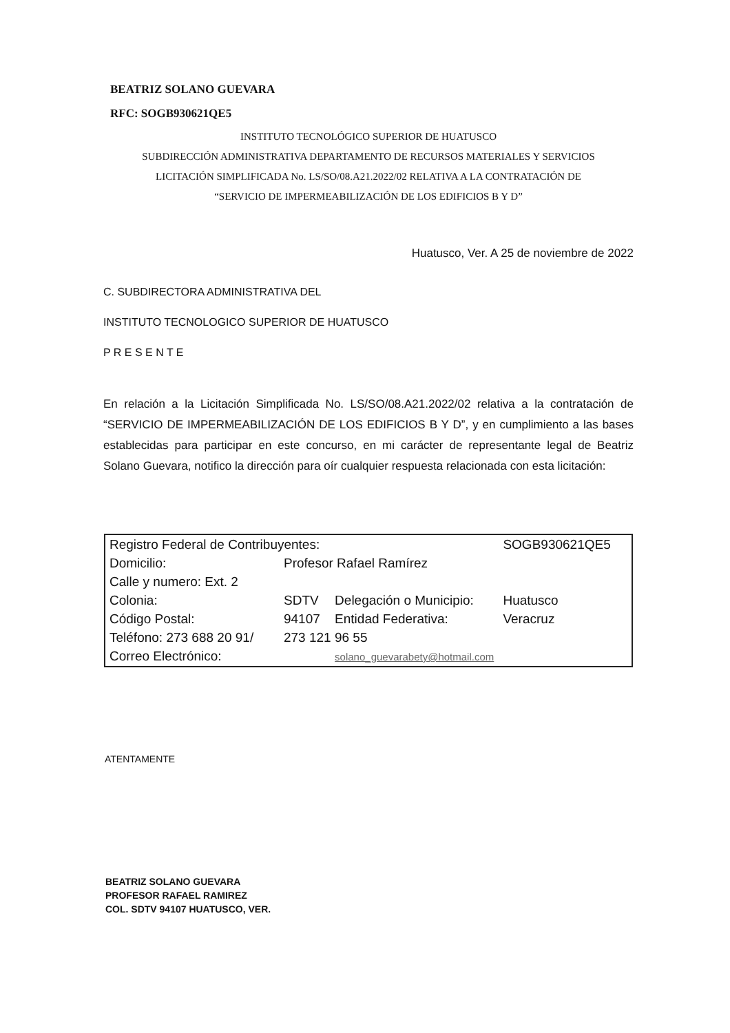BEATRIZ SOLANO GUEVARA
RFC: SOGB930621QE5
INSTITUTO TECNOLÓGICO SUPERIOR DE HUATUSCO
SUBDIRECCIÓN ADMINISTRATIVA DEPARTAMENTO DE RECURSOS MATERIALES Y SERVICIOS
LICITACIÓN SIMPLIFICADA No. LS/SO/08.A21.2022/02 RELATIVA A LA CONTRATACIÓN DE
“SERVICIO DE IMPERMEABILIZACIÓN DE LOS EDIFICIOS B Y D”
Huatusco, Ver. A 25 de noviembre de 2022
C. SUBDIRECTORA ADMINISTRATIVA DEL
INSTITUTO TECNOLOGICO SUPERIOR DE HUATUSCO
P R E S E N T E
En relación a la Licitación Simplificada No. LS/SO/08.A21.2022/02 relativa a la contratación de “SERVICIO DE IMPERMEABILIZACIÓN DE LOS EDIFICIOS B Y D”, y en cumplimiento a las bases establecidas para participar en este concurso, en mi carácter de representante legal de Beatriz Solano Guevara, notifico la dirección para oír cualquier respuesta relacionada con esta licitación:
| Registro Federal de Contribuyentes: | | | SOGB930621QE5 |
| Domicilio: | Profesor Rafael Ramírez | | |
| Calle y numero: Ext. 2 | | | |
| Colonia: | SDTV | Delegación o Municipio: | Huatusco |
| Código Postal: | 94107 | Entidad Federativa: | Veracruz |
| Teléfono: 273 688 20 91/ | 273 121 96 55 | | |
| Correo Electrónico: | | solano_guevarabety@hotmail.com | |
ATENTAMENTE
BEATRIZ SOLANO GUEVARA
PROFESOR RAFAEL RAMIREZ
COL. SDTV 94107 HUATUSCO, VER.